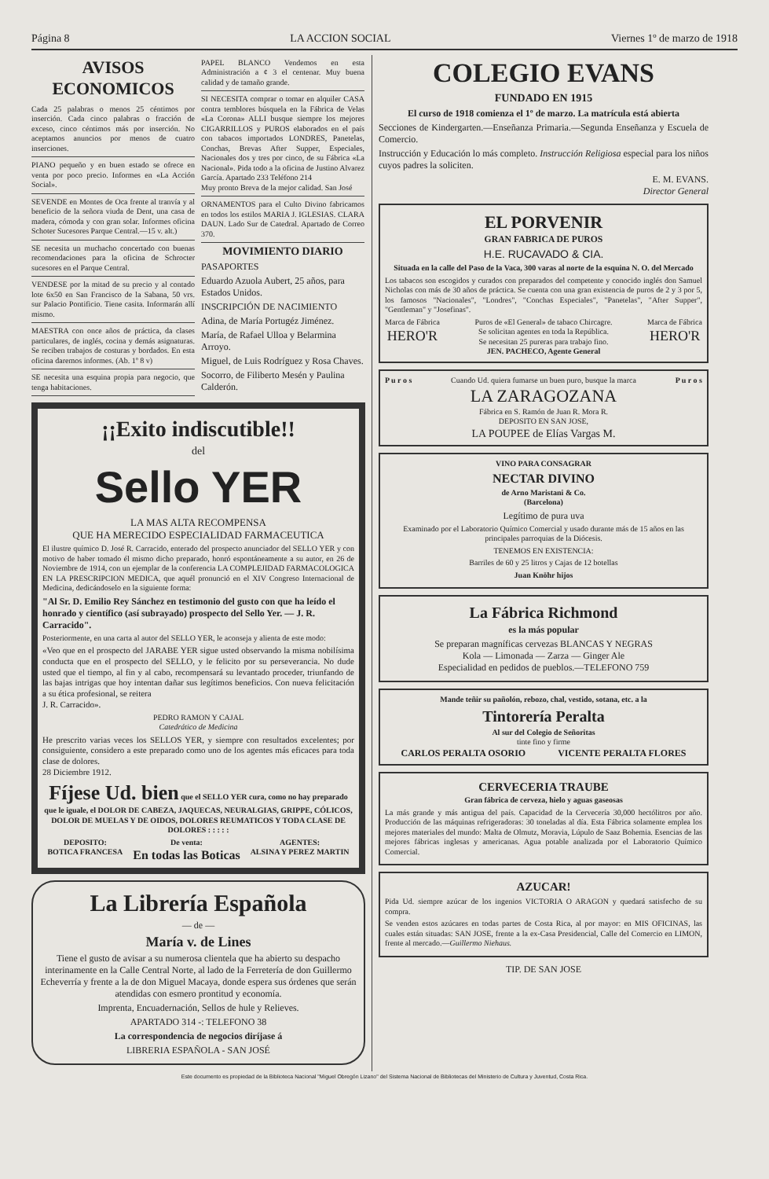Página 8 LA ACCION SOCIAL Viernes 1º de marzo de 1918
AVISOS ECONOMICOS
Cada 25 palabras o menos 25 céntimos por inserción. Cada cinco palabras o fracción de exceso, cinco céntimos más por inserción. No aceptamos anuncios por menos de cuatro inserciones.
PIANO pequeño y en buen estado se ofrece en venta por poco precio. Informes en «La Acción Social».
SEVENDE en Montes de Oca frente al tranvía y al beneficio de la señora viuda de Dent, una casa de madera, cómoda y con gran solar. Informes oficina Schoter Sucesores Parque Central.—15 v. alt.)
SE necesita un muchacho concertado con buenas recomendaciones para la oficina de Schrocter sucesores en el Parque Central.
VENDESE por la mitad de su precio y al contado lote 6x50 en San Francisco de la Sabana, 50 vrs. sur Palacio Pontificio. Tiene casita. Informarán allí mismo.
MAESTRA con once años de práctica, da clases particulares, de inglés, cocina y demás asignaturas. Se reciben trabajos de costuras y bordados. En esta oficina daremos informes. (Ab. 1º 8 v)
SE necesita una esquina propia para negocio, que tenga habitaciones.
PAPEL BLANCO Vendemos en esta Administración a ¢ 3 el centenar. Muy buena calidad y de tamaño grande.
SI NECESITA comprar o tomar en alquiler CASA contra temblores búsquela en la Fábrica de Velas «La Corona» ALLI busque siempre los mejores CIGARRILLOS y PUROS elaborados en el país con tabacos importados LONDRES, Panetelas, Conchas, Brevas After Supper, Especiales, Nacionales dos y tres por cinco, de su Fábrica «La Nacional». Pida todo a la oficina de Justino Alvarez García. Apartado 233 Teléfono 214
Muy pronto Breva de la mejor calidad. San José
ORNAMENTOS para el Culto Divino fabricamos en todos los estilos MARIA J. IGLESIAS. CLARA DAUN. Lado Sur de Catedral. Apartado de Correo 370.
MOVIMIENTO DIARIO
PASAPORTES
Eduardo Azuola Aubert, 25 años, para Estados Unidos.
INSCRIPCIÓN DE NACIMIENTO
Adina, de María Portugéz Jiménez.
María, de Rafael Ulloa y Belarmina Arroyo.
Miguel, de Luis Rodríguez y Rosa Chaves.
Socorro, de Filiberto Mesén y Paulina Calderón.
¡¡Exito indiscutible!!
del
Sello YER
LA MAS ALTA RECOMPENSA
QUE HA MERECIDO ESPECIALIDAD FARMACEUTICA
El ilustre químico D. José R. Carracido, enterado del prospecto anunciador del SELLO YER y con motivo de haber tomado él mismo dicho preparado, honró espontáneamente a su autor, en 26 de Noviembre de 1914, con un ejemplar de la conferencia LA COMPLEJIDAD FARMACOLOGICA EN LA PRESCRIPCION MEDICA, que aquél pronunció en el XIV Congreso Internacional de Medicina, dedicándoselo en la siguiente forma:
"Al Sr. D. Emilio Rey Sánchez en testimonio del gusto con que ha leído el honrado y científico (así subrayado) prospecto del Sello Yer. — J. R. Carracido".
Posteriormente, en una carta al autor del SELLO YER, le aconseja y alienta de este modo:
«Veo que en el prospecto del JARABE YER sigue usted observando la misma nobilísima conducta que en el prospecto del SELLO, y le felicito por su perseverancia. No dude usted que el tiempo, al fin y al cabo, recompensará su levantado proceder, triunfando de las bajas intrigas que hoy intentan dañar sus legítimos beneficios. Con nueva felicitación a su ética profesional, se reitera
J. R. Carracido».
PEDRO RAMON Y CAJAL
Catedrático de Medicina
He prescrito varias veces los SELLOS YER, y siempre con resultados excelentes; por consiguiente, considero a este preparado como uno de los agentes más eficaces para toda clase de dolores.
28 Diciembre 1912.
Fíjese Ud. bien que el SELLO YER cura, como no hay preparado que le iguale, el DOLOR DE CABEZA, JAQUECAS, NEURALGIAS, GRIPPE, CÓLICOS, DOLOR DE MUELAS Y DE OIDOS, DOLORES REUMATICOS Y TODA CLASE DE DOLORES : : : : :
DEPOSITO:
BOTICA FRANCESA
De venta:
En todas las Boticas
AGENTES:
ALSINA Y PEREZ MARTIN
La Librería Española
— de —
María v. de Lines
Tiene el gusto de avisar a su numerosa clientela que ha abierto su despacho interinamente en la Calle Central Norte, al lado de la Ferretería de don Guillermo Echeverría y frente a la de don Miguel Macaya, donde espera sus órdenes que serán atendidas con esmero prontitud y economía.
Imprenta, Encuadernación, Sellos de hule y Relieves.
APARTADO 314 -: TELEFONO 38
La correspondencia de negocios diríjase á
LIBRERIA ESPAÑOLA - SAN JOSÉ
COLEGIO EVANS
FUNDADO EN 1915
El curso de 1918 comienza el 1º de marzo. La matrícula está abierta
Secciones de Kindergarten.—Enseñanza Primaria.—Segunda Enseñanza y Escuela de Comercio.
Instrucción y Educación lo más completo. Instrucción Religiosa especial para los niños cuyos padres la soliciten.
E. M. EVANS.
Director General
EL PORVENIR
GRAN FABRICA DE PUROS
H.E. RUCAVADO & CIA.
Situada en la calle del Paso de la Vaca, 300 varas al norte de la esquina N. O. del Mercado
Los tabacos son escogidos y curados con preparados del competente y conocido inglés don Samuel Nicholas con más de 30 años de práctica. Se cuenta con una gran existencia de puros de 2 y 3 por 5, los famosos "Nacionales", "Londres", "Conchas Especiales", "Panetelas", "After Supper", "Gentleman" y "Josefinas".
Marca de Fábrica
HERO'R
Puros de «El General» de tabaco Chircagre.
Se solicitan agentes en toda la República.
Se necesitan 25 pureras para trabajo fino.
JEN. PACHECO, Agente General
Marca de Fábrica
HERO'R
P u r o s Cuando Ud. quiera fumarse un buen puro, busque la marca
LA ZARAGOZANA
Fábrica en S. Ramón de Juan R. Mora R.
DEPOSITO EN SAN JOSE,
LA POUPEE de Elías Vargas M.
P u r o s
VINO PARA CONSAGRAR
NECTAR DIVINO
de Arno Maristani & Co.
(Barcelona)
Legítimo de pura uva
Examinado por el Laboratorio Químico Comercial y usado durante más de 15 años en las principales parroquias de la Diócesis.
TENEMOS EN EXISTENCIA:
Barriles de 60 y 25 litros y Cajas de 12 botellas
Juan Knöhr hijos
La Fábrica Richmond
es la más popular
Se preparan magníficas cervezas BLANCAS Y NEGRAS
Kola — Limonada — Zarza — Ginger Ale
Especialidad en pedidos de pueblos.—TELEFONO 759
Mande teñir su pañolón, rebozo, chal, vestido, sotana, etc. a la
Tintorería Peralta
Al sur del Colegio de Señoritas
tinte fino y firme
CARLOS PERALTA OSORIO VICENTE PERALTA FLORES
CERVECERIA TRAUBE
Gran fábrica de cerveza, hielo y aguas gaseosas
La más grande y más antigua del país. Capacidad de la Cervecería 30,000 hectólitros por año. Producción de las máquinas refrigeradoras: 30 toneladas al día. Esta Fábrica solamente emplea los mejores materiales del mundo: Malta de Olmutz, Moravia, Lúpulo de Saaz Bohemia. Esencias de las mejores fábricas inglesas y americanas. Agua potable analizada por el Laboratorio Químico Comercial.
AZUCAR!
Pida Ud. siempre azúcar de los ingenios VICTORIA O ARAGON y quedará satisfecho de su compra.
Se venden estos azúcares en todas partes de Costa Rica, al por mayor: en MIS OFICINAS, las cuales están situadas: SAN JOSE, frente a la ex-Casa Presidencial, Calle del Comercio en LIMON, frente al mercado.—Guillermo Niehaus.
TIP. DE SAN JOSE
Este documento es propiedad de la Biblioteca Nacional "Miguel Obregón Lizano" del Sistema Nacional de Bibliotecas del Ministerio de Cultura y Juventud, Costa Rica.